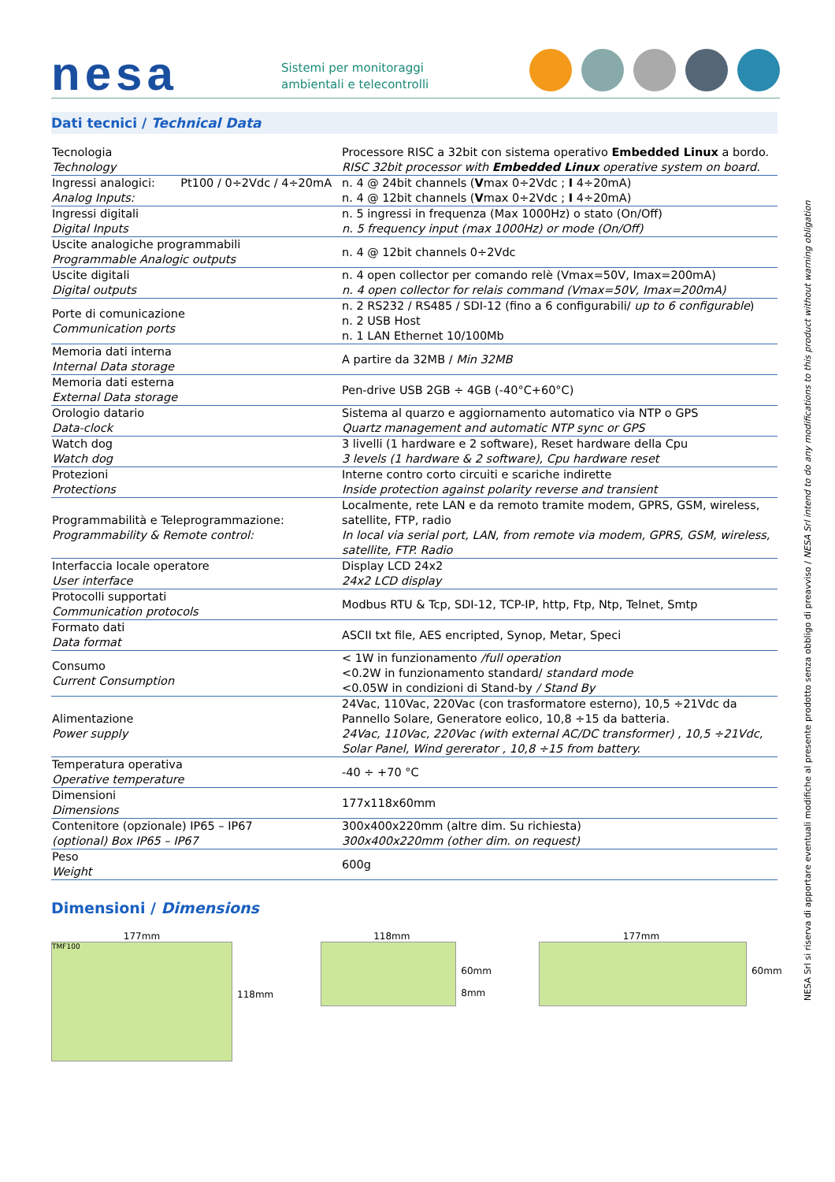nesa
Sistemi per monitoraggi
ambientali e telecontrolli
Dati tecnici / Technical Data
| Tecnologia Technology | Processore RISC a 32bit con sistema operativo Embedded Linux a bordo. RISC 32bit processor with Embedded Linux operative system on board. |
| Ingressi analogici: Pt100 / 0÷2Vdc / 4÷20mA Analog Inputs: | n. 4 @ 24bit channels ( V max 0÷2Vdc ; I 4÷20mA) n. 4 @ 12bit channels ( V max 0÷2Vdc ; I 4÷20mA) |
| Ingressi digitali Digital Inputs | n. 5 ingressi in frequenza (Max 1000Hz) o stato (On/Off) n. 5 frequency input (max 1000Hz) or mode (On/Off) |
| Uscite analogiche programmabili Programmable Analogic outputs | n. 4 @ 12bit channels 0÷2Vdc |
| Uscite digitali Digital outputs | n. 4 open collector per comando relè (Vmax=50V, Imax=200mA) n. 4 open collector for relais command (Vmax=50V, Imax=200mA) |
| Porte di comunicazione Communication ports | n. 2 RS232 / RS485 / SDI-12 (fino a 6 configurabili/ up to 6 configurable ) n. 2 USB Host n. 1 LAN Ethernet 10/100Mb |
| Memoria dati interna Internal Data storage | A partire da 32MB / Min 32MB |
| Memoria dati esterna External Data storage | Pen-drive USB 2GB ÷ 4GB (-40°C+60°C) |
| Orologio datario Data-clock | Sistema al quarzo e aggiornamento automatico via NTP o GPS Quartz management and automatic NTP sync or GPS |
| Watch dog Watch dog | 3 livelli (1 hardware e 2 software), Reset hardware della Cpu 3 levels (1 hardware & 2 software), Cpu hardware reset |
| Protezioni Protections | Interne contro corto circuiti e scariche indirette Inside protection against polarity reverse and transient |
| Programmabilità e Teleprogrammazione: Programmability & Remote control: | Localmente, rete LAN e da remoto tramite modem, GPRS, GSM, wireless, satellite, FTP, radio In local via serial port, LAN, from remote via modem, GPRS, GSM, wireless, satellite, FTP. Radio |
| Interfaccia locale operatore User interface | Display LCD 24x2 24x2 LCD display |
| Protocolli supportati Communication protocols | Modbus RTU & Tcp, SDI-12, TCP-IP, http, Ftp, Ntp, Telnet, Smtp |
| Formato dati Data format | ASCII txt file, AES encripted, Synop, Metar, Speci |
| Consumo Current Consumption | < 1W in funzionamento /full operation <0.2W in funzionamento standard/ standard mode <0.05W in condizioni di Stand-by / Stand By |
| Alimentazione Power supply | 24Vac, 110Vac, 220Vac (con trasformatore esterno), 10,5 ÷21Vdc da Pannello Solare, Generatore eolico, 10,8 ÷15 da batteria. 24Vac, 110Vac, 220Vac (with external AC/DC transformer) , 10,5 ÷21Vdc, Solar Panel, Wind gererator , 10,8 ÷15 from battery. |
| Temperatura operativa Operative temperature | -40 ÷ +70 °C |
| Dimensioni Dimensions | 177x118x60mm |
| Contenitore (opzionale) IP65 – IP67 (optional) Box IP65 – IP67 | 300x400x220mm (altre dim. Su richiesta) 300x400x220mm (other dim. on request) |
| Peso Weight | 600g |
Dimensioni / Dimensions
177mm
TMF100
118mm
118mm
60mm
8mm
177mm
60mm
NESA Srl si riserva di apportare eventuali modifiche al presente prodotto senza obbligo di preavviso / NESA Srl intend to do any modifications to this product without warning obligation